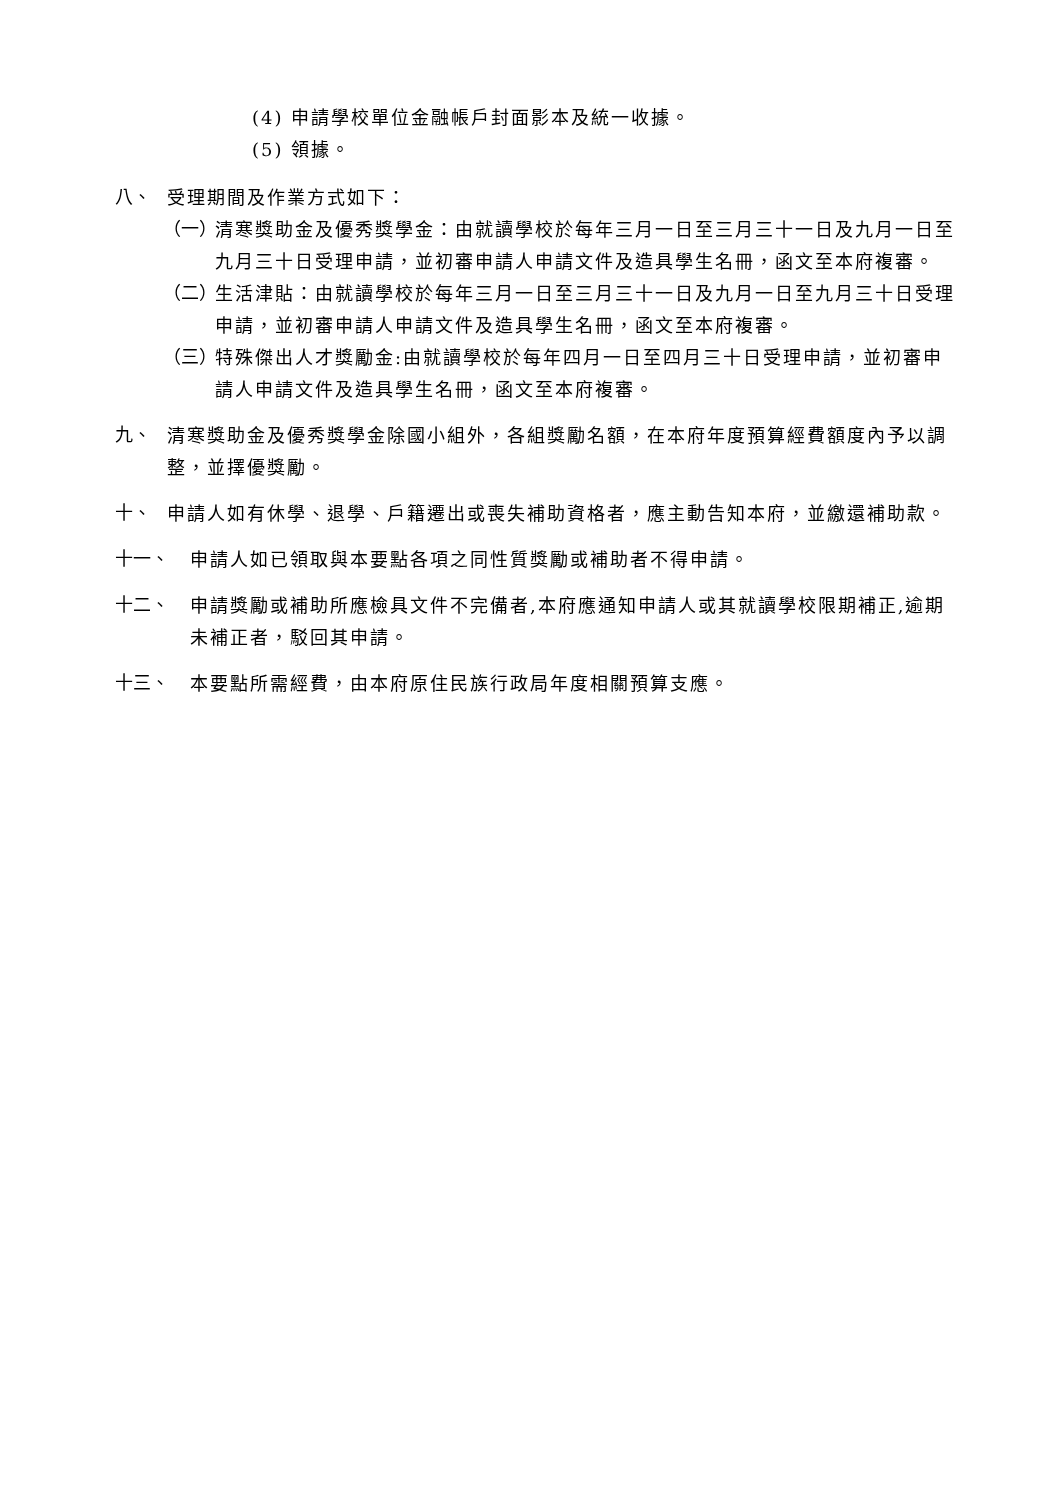(4) 申請學校單位金融帳戶封面影本及統一收據。
(5) 領據。
八、
受理期間及作業方式如下：
（一）
清寒獎助金及優秀獎學金：由就讀學校於每年三月一日至三月三十一日及九月一日至九月三十日受理申請，並初審申請人申請文件及造具學生名冊，函文至本府複審。
（二）
生活津貼：由就讀學校於每年三月一日至三月三十一日及九月一日至九月三十日受理申請，並初審申請人申請文件及造具學生名冊，函文至本府複審。
（三）
特殊傑出人才獎勵金:由就讀學校於每年四月一日至四月三十日受理申請，並初審申請人申請文件及造具學生名冊，函文至本府複審。
九、
清寒獎助金及優秀獎學金除國小組外，各組獎勵名額，在本府年度預算經費額度內予以調整，並擇優獎勵。
十、
申請人如有休學、退學、戶籍遷出或喪失補助資格者，應主動告知本府，並繳還補助款。
十一、
申請人如已領取與本要點各項之同性質獎勵或補助者不得申請。
十二、
申請獎勵或補助所應檢具文件不完備者,本府應通知申請人或其就讀學校限期補正,逾期未補正者，駁回其申請。
十三、
本要點所需經費，由本府原住民族行政局年度相關預算支應。